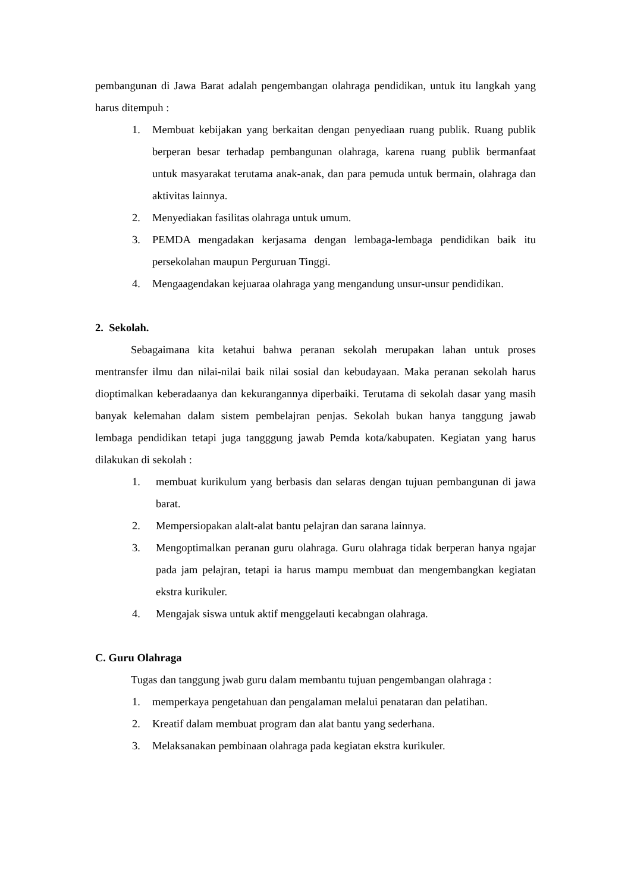pembangunan di Jawa Barat adalah pengembangan olahraga pendidikan, untuk itu langkah yang harus ditempuh :
1. Membuat kebijakan yang berkaitan dengan penyediaan ruang publik. Ruang publik berperan besar terhadap pembangunan olahraga, karena ruang publik bermanfaat untuk masyarakat terutama anak-anak, dan para pemuda untuk bermain, olahraga dan aktivitas lainnya.
2. Menyediakan fasilitas olahraga untuk umum.
3. PEMDA mengadakan kerjasama dengan lembaga-lembaga pendidikan baik itu persekolahan maupun Perguruan Tinggi.
4. Mengaagendakan kejuaraa olahraga yang mengandung unsur-unsur pendidikan.
2. Sekolah.
Sebagaimana kita ketahui bahwa peranan sekolah merupakan lahan untuk proses mentransfer ilmu dan nilai-nilai baik nilai sosial dan kebudayaan. Maka peranan sekolah harus dioptimalkan keberadaanya dan kekurangannya diperbaiki. Terutama di sekolah dasar yang masih banyak kelemahan dalam sistem pembelajran penjas. Sekolah bukan hanya tanggung jawab lembaga pendidikan tetapi juga tangggung jawab Pemda kota/kabupaten. Kegiatan yang harus dilakukan di sekolah :
1. membuat kurikulum yang berbasis dan selaras dengan tujuan pembangunan di jawa barat.
2. Mempersiopakan alalt-alat bantu pelajran dan sarana lainnya.
3. Mengoptimalkan peranan guru olahraga. Guru olahraga tidak berperan hanya ngajar pada jam pelajran, tetapi ia harus mampu membuat dan mengembangkan kegiatan ekstra kurikuler.
4. Mengajak siswa untuk aktif menggelauti kecabngan olahraga.
C. Guru Olahraga
Tugas dan tanggung jwab guru dalam membantu tujuan pengembangan olahraga :
1. memperkaya pengetahuan dan pengalaman melalui penataran dan pelatihan.
2. Kreatif dalam membuat program dan alat bantu yang sederhana.
3. Melaksanakan pembinaan olahraga pada kegiatan ekstra kurikuler.